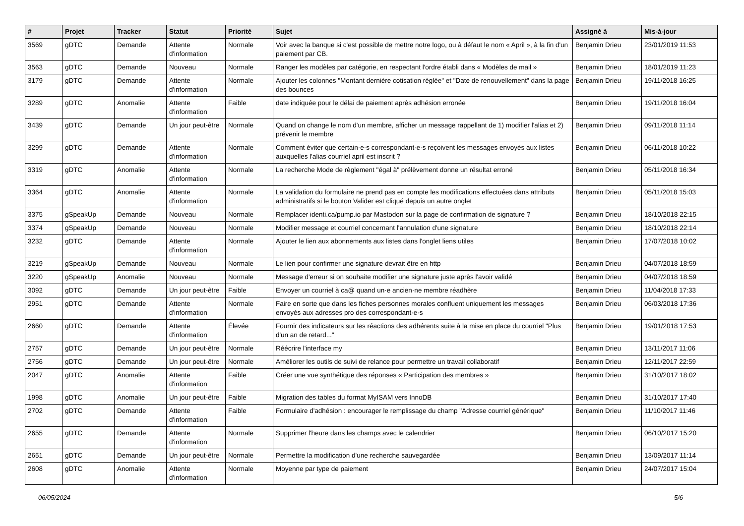| # | Projet | Tracker | Statut | Priorité | Sujet | Assigné à | Mis-à-jour |
| --- | --- | --- | --- | --- | --- | --- | --- |
| 3569 | gDTC | Demande | Attente d'information | Normale | Voir avec la banque si c'est possible de mettre notre logo, ou à défaut le nom « April », à la fin d'un paiement par CB. | Benjamin Drieu | 23/01/2019 11:53 |
| 3563 | gDTC | Demande | Nouveau | Normale | Ranger les modèles par catégorie, en respectant l'ordre établi dans « Modèles de mail » | Benjamin Drieu | 18/01/2019 11:23 |
| 3179 | gDTC | Demande | Attente d'information | Normale | Ajouter les colonnes "Montant dernière cotisation réglée" et "Date de renouvellement" dans la page des bounces | Benjamin Drieu | 19/11/2018 16:25 |
| 3289 | gDTC | Anomalie | Attente d'information | Faible | date indiquée pour le délai de paiement après adhésion erronée | Benjamin Drieu | 19/11/2018 16:04 |
| 3439 | gDTC | Demande | Un jour peut-être | Normale | Quand on change le nom d'un membre, afficher un message rappellant de 1) modifier l'alias et 2) prévenir le membre | Benjamin Drieu | 09/11/2018 11:14 |
| 3299 | gDTC | Demande | Attente d'information | Normale | Comment éviter que certain·e·s correspondant·e·s reçoivent les messages envoyés aux listes auxquelles l'alias courriel april est inscrit ? | Benjamin Drieu | 06/11/2018 10:22 |
| 3319 | gDTC | Anomalie | Attente d'information | Normale | La recherche Mode de règlement "égal à" prélèvement donne un résultat erroné | Benjamin Drieu | 05/11/2018 16:34 |
| 3364 | gDTC | Anomalie | Attente d'information | Normale | La validation du formulaire ne prend pas en compte les modifications effectuées dans attributs administratifs si le bouton Valider est cliqué depuis un autre onglet | Benjamin Drieu | 05/11/2018 15:03 |
| 3375 | gSpeakUp | Demande | Nouveau | Normale | Remplacer identi.ca/pump.io par Mastodon sur la page de confirmation de signature ? | Benjamin Drieu | 18/10/2018 22:15 |
| 3374 | gSpeakUp | Demande | Nouveau | Normale | Modifier message et courriel concernant l'annulation d'une signature | Benjamin Drieu | 18/10/2018 22:14 |
| 3232 | gDTC | Demande | Attente d'information | Normale | Ajouter le lien aux abonnements aux listes dans l'onglet liens utiles | Benjamin Drieu | 17/07/2018 10:02 |
| 3219 | gSpeakUp | Demande | Nouveau | Normale | Le lien pour confirmer une signature devrait être en http | Benjamin Drieu | 04/07/2018 18:59 |
| 3220 | gSpeakUp | Anomalie | Nouveau | Normale | Message d'erreur si on souhaite modifier une signature juste après l'avoir validé | Benjamin Drieu | 04/07/2018 18:59 |
| 3092 | gDTC | Demande | Un jour peut-être | Faible | Envoyer un courriel à ca@ quand un·e ancien·ne membre réadhère | Benjamin Drieu | 11/04/2018 17:33 |
| 2951 | gDTC | Demande | Attente d'information | Normale | Faire en sorte que dans les fiches personnes morales confluent uniquement les messages envoyés aux adresses pro des correspondant·e·s | Benjamin Drieu | 06/03/2018 17:36 |
| 2660 | gDTC | Demande | Attente d'information | Élevée | Fournir des indicateurs sur les réactions des adhérents suite à la mise en place du courriel "Plus d'un an de retard..." | Benjamin Drieu | 19/01/2018 17:53 |
| 2757 | gDTC | Demande | Un jour peut-être | Normale | Réécrire l'interface my | Benjamin Drieu | 13/11/2017 11:06 |
| 2756 | gDTC | Demande | Un jour peut-être | Normale | Améliorer les outils de suivi de relance pour permettre un travail collaboratif | Benjamin Drieu | 12/11/2017 22:59 |
| 2047 | gDTC | Anomalie | Attente d'information | Faible | Créer une vue synthétique des réponses « Participation des membres » | Benjamin Drieu | 31/10/2017 18:02 |
| 1998 | gDTC | Anomalie | Un jour peut-être | Faible | Migration des tables du format MyISAM vers InnoDB | Benjamin Drieu | 31/10/2017 17:40 |
| 2702 | gDTC | Demande | Attente d'information | Faible | Formulaire d'adhésion : encourager le remplissage du champ "Adresse courriel générique" | Benjamin Drieu | 11/10/2017 11:46 |
| 2655 | gDTC | Demande | Attente d'information | Normale | Supprimer l'heure dans les champs avec le calendrier | Benjamin Drieu | 06/10/2017 15:20 |
| 2651 | gDTC | Demande | Un jour peut-être | Normale | Permettre la modification d'une recherche sauvegardée | Benjamin Drieu | 13/09/2017 11:14 |
| 2608 | gDTC | Anomalie | Attente d'information | Normale | Moyenne par type de paiement | Benjamin Drieu | 24/07/2017 15:04 |
06/05/2024 5/6